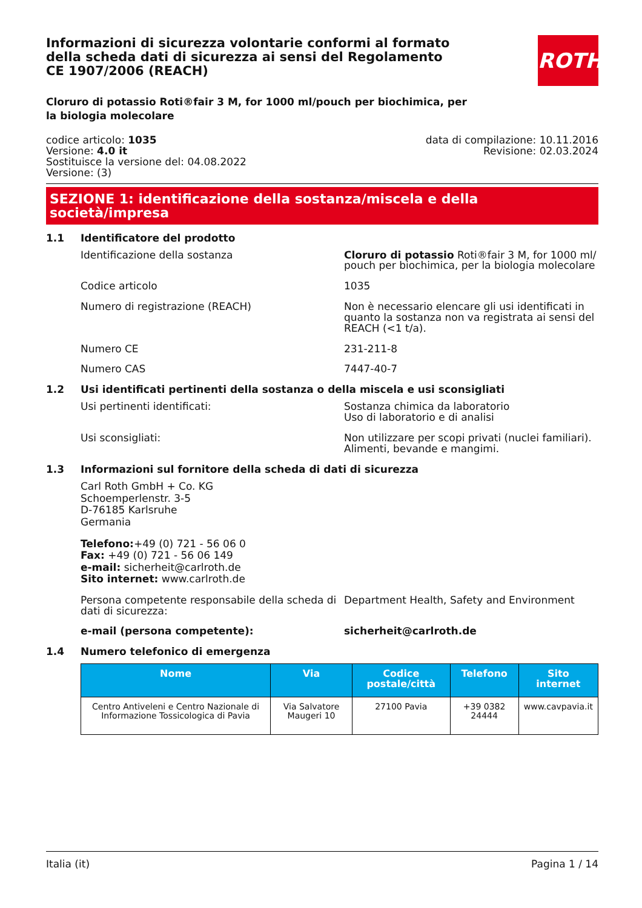Informazioni di sicurezza volontarie conformi al formato della scheda dati di sicurezza ai sensi del Regolamento CE 1907/2006 (REACH)
ROTH
Cloruro di potassio Roti®fair 3 M, for 1000 ml/pouch per biochimica, per la biologia molecolare
codice articolo: 1035
Versione: 4.0 it
Sostituisce la versione del: 04.08.2022
Versione: (3)
data di compilazione: 10.11.2016
Revisione: 02.03.2024
SEZIONE 1: identificazione della sostanza/miscela e della società/impresa
1.1 Identificatore del prodotto
Identificazione della sostanza Cloruro di potassio Roti®fair 3 M, for 1000 ml/ pouch per biochimica, per la biologia molecolare
Codice articolo 1035
Numero di registrazione (REACH) Non è necessario elencare gli usi identificati in quanto la sostanza non va registrata ai sensi del REACH (<1 t/a).
Numero CE 231-211-8
Numero CAS 7447-40-7
1.2 Usi identificati pertinenti della sostanza o della miscela e usi sconsigliati
Usi pertinenti identificati: Sostanza chimica da laboratorio
Uso di laboratorio e di analisi
Usi sconsigliati: Non utilizzare per scopi privati (nuclei familiari).
Alimenti, bevande e mangimi.
1.3 Informazioni sul fornitore della scheda di dati di sicurezza
Carl Roth GmbH + Co. KG
Schoemperlenstr. 3-5
D-76185 Karlsruhe
Germania
Telefono:+49 (0) 721 - 56 06 0
Fax: +49 (0) 721 - 56 06 149
e-mail: sicherheit@carlroth.de
Sito internet: www.carlroth.de
Persona competente responsabile della scheda di dati di sicurezza:
Department Health, Safety and Environment
e-mail (persona competente): sicherheit@carlroth.de
1.4 Numero telefonico di emergenza
| Nome | Via | Codice postale/città | Telefono | Sito internet |
| --- | --- | --- | --- | --- |
| Centro Antiveleni e Centro Nazionale di Informazione Tossicologica di Pavia | Via Salvatore Maugeri 10 | 27100 Pavia | +39 0382 24444 | www.cavpavia.it |
Italia (it) Pagina 1 / 14